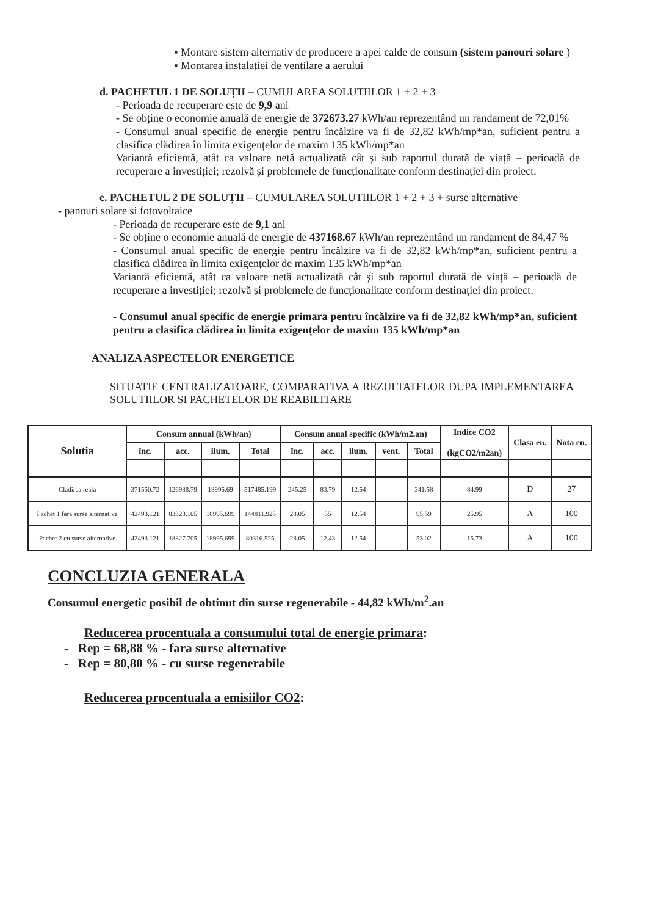▪ Montare sistem alternativ de producere a apei calde de consum (sistem panouri solare )
▪ Montarea instalației de ventilare a aerului
d. PACHETUL 1 DE SOLUȚII – CUMULAREA SOLUTIILOR 1 + 2 + 3
- Perioada de recuperare este de 9,9 ani
- Se obține o economie anuală de energie de 372673.27 kWh/an reprezentând un randament de 72,01%
- Consumul anual specific de energie pentru încălzire va fi de 32,82 kWh/mp*an, suficient pentru a clasifica clădirea în limita exigențelor de maxim 135 kWh/mp*an
Variantă eficientă, atât ca valoare netă actualizată cât și sub raportul durată de viață – perioadă de recuperare a investiției; rezolvă și problemele de funcționalitate conform destinației din proiect.
e. PACHETUL 2 DE SOLUȚII – CUMULAREA SOLUTIILOR 1 + 2 + 3 + surse alternative
- panouri solare si fotovoltaice
- Perioada de recuperare este de 9,1 ani
- Se obține o economie anuală de energie de 437168.67 kWh/an reprezentând un randament de 84,47 %
- Consumul anual specific de energie pentru încălzire va fi de 32,82 kWh/mp*an, suficient pentru a clasifica clădirea în limita exigențelor de maxim 135 kWh/mp*an
Variantă eficientă, atât ca valoare netă actualizată cât și sub raportul durată de viață – perioadă de recuperare a investiției; rezolvă și problemele de funcționalitate conform destinației din proiect.
- Consumul anual specific de energie primara pentru încălzire va fi de 32,82 kWh/mp*an, suficient pentru a clasifica clădirea în limita exigențelor de maxim 135 kWh/mp*an
ANALIZA ASPECTELOR ENERGETICE
SITUATIE CENTRALIZATOARE, COMPARATIVA A REZULTATELOR DUPA IMPLEMENTAREA SOLUTIILOR SI PACHETELOR DE REABILITARE
| Solutia | Consum annual (kWh/an) | | | | Consum anual specific (kWh/m2.an) | | | | | Indice CO2 (kgCO2/m2an) | Clasa en. | Nota en. |
| --- | --- | --- | --- | --- | --- | --- | --- | --- | --- | --- | --- | --- |
| | înc. | acc. | ilum. | Total | înc. | acc. | ilum. | vent. | Total | | | |
| Cladirea reala | 371550.72 | 126938.79 | 18995.69 | 517485.199 | 245.25 | 83.79 | 12.54 | | 341.58 | 84.99 | D | 27 |
| Pachet 1 fara surse alternative | 42493.121 | 83323.105 | 18995.699 | 144811.925 | 28.05 | 55 | 12.54 | | 95.59 | 25.95 | A | 100 |
| Pachet 2 cu surse alternative | 42493.121 | 18827.705 | 18995.699 | 80316.525 | 28.05 | 12.43 | 12.54 | | 53.02 | 15.73 | A | 100 |
CONCLUZIA GENERALA
Consumul energetic posibil de obtinut din surse regenerabile - 44,82 kWh/m<sup>2</sup>.an
Reducerea procentuala a consumului total de energie primara:
- Rep = 68,88 % - fara surse alternative
- Rep = 80,80 % - cu surse regenerabile
Reducerea procentuala a emisiilor CO2: